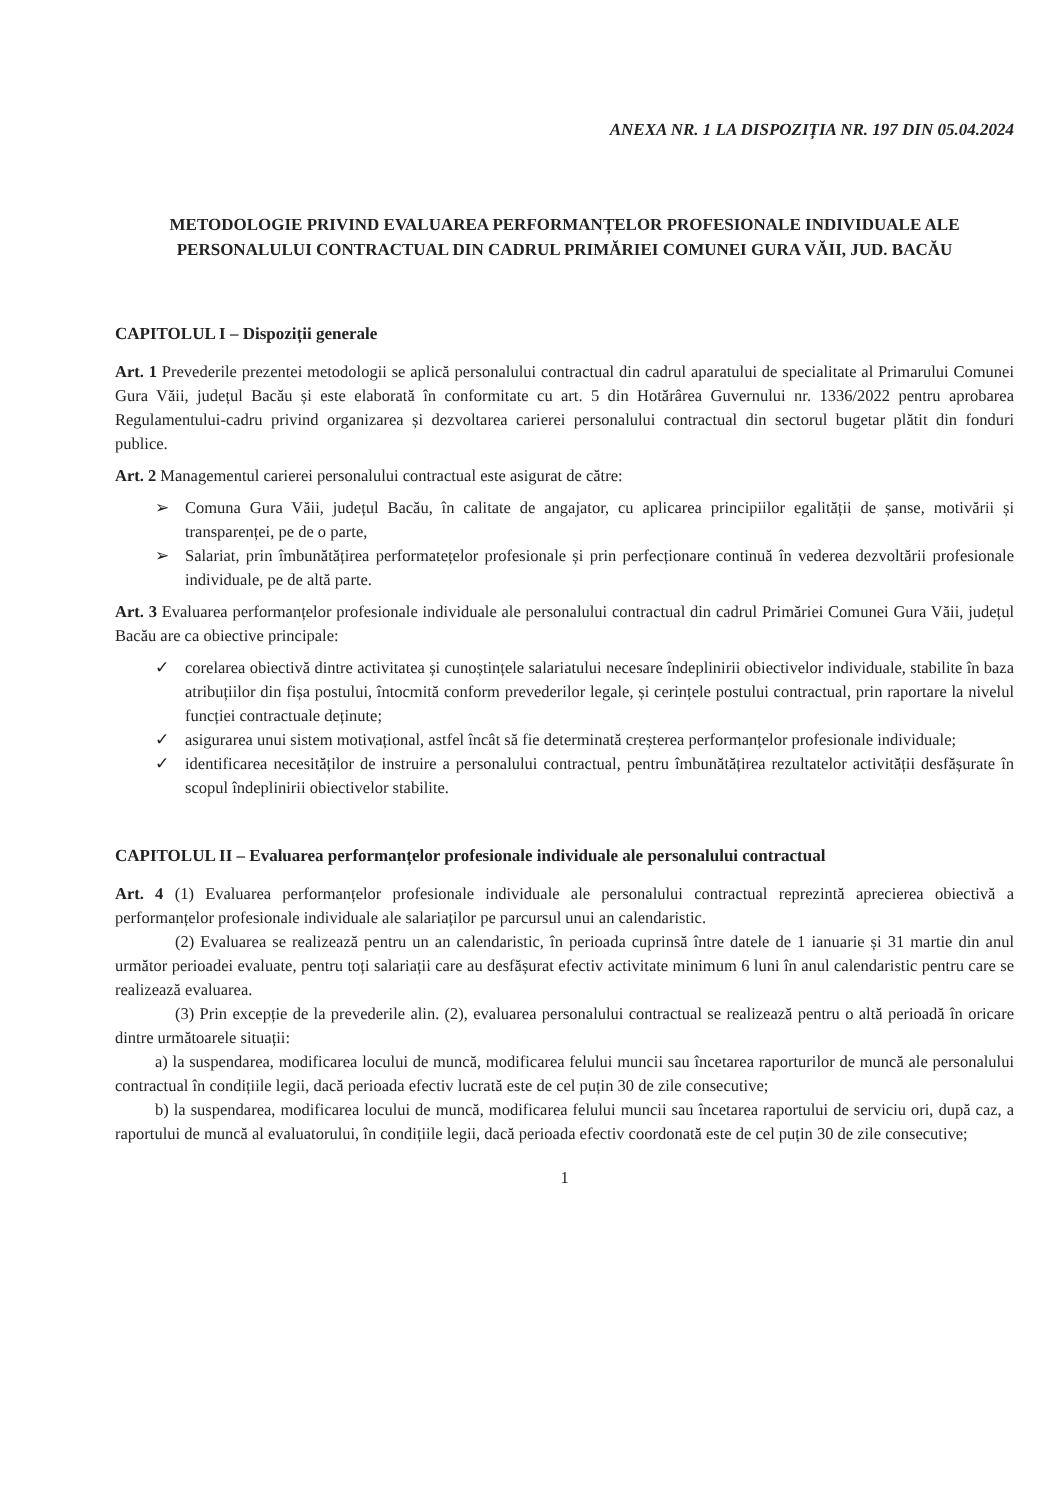ANEXA NR. 1 LA DISPOZIȚIA NR. 197 DIN 05.04.2024
METODOLOGIE PRIVIND EVALUAREA PERFORMANȚELOR PROFESIONALE INDIVIDUALE ALE PERSONALULUI CONTRACTUAL DIN CADRUL PRIMĂRIEI COMUNEI GURA VĂII, JUD. BACĂU
CAPITOLUL I – Dispoziții generale
Art. 1 Prevederile prezentei metodologii se aplică personalului contractual din cadrul aparatului de specialitate al Primarului Comunei Gura Văii, județul Bacău și este elaborată în conformitate cu art. 5 din Hotărârea Guvernului nr. 1336/2022 pentru aprobarea Regulamentului-cadru privind organizarea și dezvoltarea carierei personalului contractual din sectorul bugetar plătit din fonduri publice.
Art. 2 Managementul carierei personalului contractual este asigurat de către:
➢ Comuna Gura Văii, județul Bacău, în calitate de angajator, cu aplicarea principiilor egalității de șanse, motivării și transparenței, pe de o parte,
➢ Salariat, prin îmbunătățirea performatețelor profesionale și prin perfecționare continuă în vederea dezvoltării profesionale individuale, pe de altă parte.
Art. 3 Evaluarea performanțelor profesionale individuale ale personalului contractual din cadrul Primăriei Comunei Gura Văii, județul Bacău are ca obiective principale:
✓ corelarea obiectivă dintre activitatea și cunoștințele salariatului necesare îndeplinirii obiectivelor individuale, stabilite în baza atribuțiilor din fișa postului, întocmită conform prevederilor legale, și cerințele postului contractual, prin raportare la nivelul funcției contractuale deținute;
✓ asigurarea unui sistem motivațional, astfel încât să fie determinată creșterea performanțelor profesionale individuale;
✓ identificarea necesităților de instruire a personalului contractual, pentru îmbunătățirea rezultatelor activității desfășurate în scopul îndeplinirii obiectivelor stabilite.
CAPITOLUL II – Evaluarea performanțelor profesionale individuale ale personalului contractual
Art. 4 (1) Evaluarea performanțelor profesionale individuale ale personalului contractual reprezintă aprecierea obiectivă a performanțelor profesionale individuale ale salariaților pe parcursul unui an calendaristic.
(2) Evaluarea se realizează pentru un an calendaristic, în perioada cuprinsă între datele de 1 ianuarie și 31 martie din anul următor perioadei evaluate, pentru toți salariații care au desfășurat efectiv activitate minimum 6 luni în anul calendaristic pentru care se realizează evaluarea.
(3) Prin excepție de la prevederile alin. (2), evaluarea personalului contractual se realizează pentru o altă perioadă în oricare dintre următoarele situații:
a) la suspendarea, modificarea locului de muncă, modificarea felului muncii sau încetarea raporturilor de muncă ale personalului contractual în condițiile legii, dacă perioada efectiv lucrată este de cel puțin 30 de zile consecutive;
b) la suspendarea, modificarea locului de muncă, modificarea felului muncii sau încetarea raportului de serviciu ori, după caz, a raportului de muncă al evaluatorului, în condițiile legii, dacă perioada efectiv coordonată este de cel puțin 30 de zile consecutive;
1